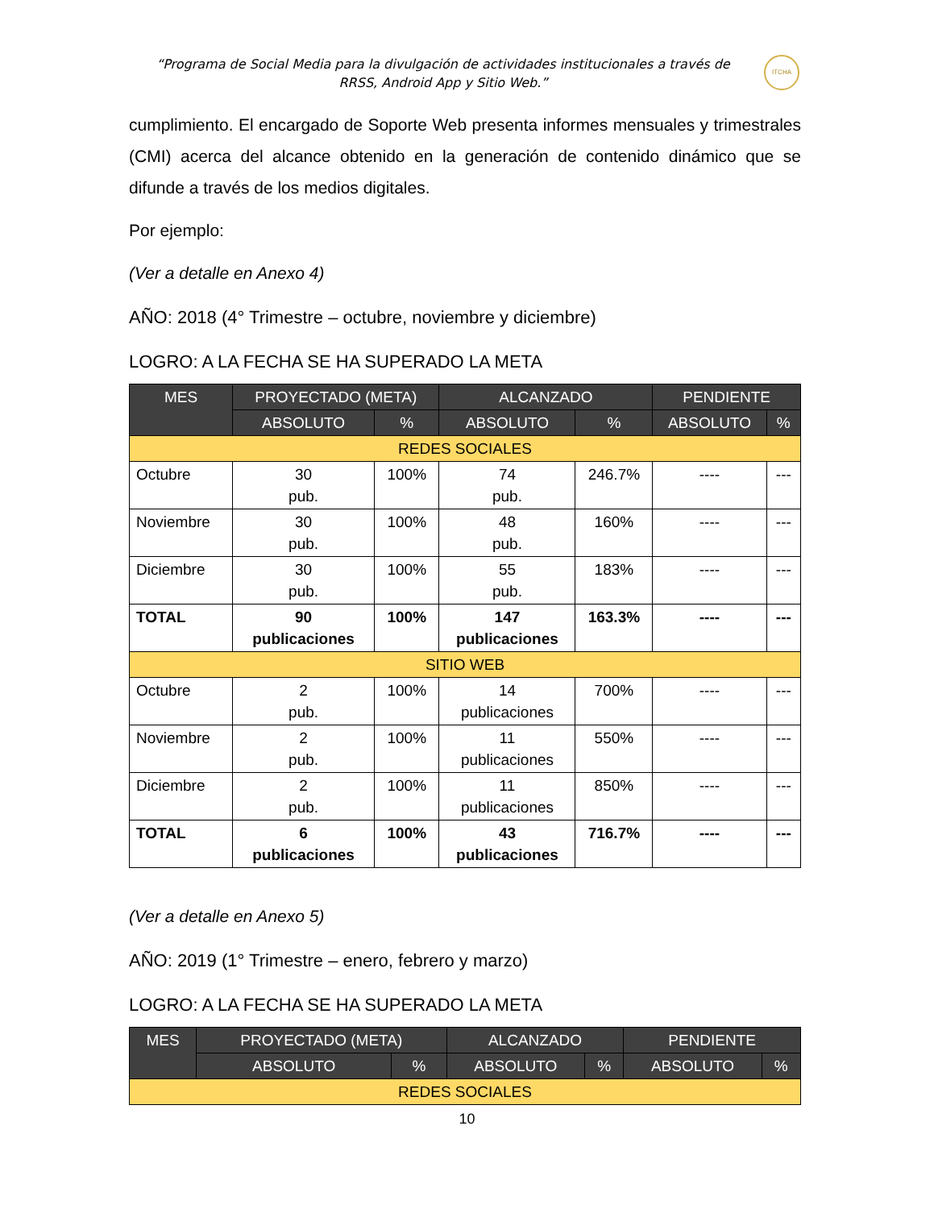“Programa de Social Media para la divulgación de actividades institucionales a través de RRSS, Android App y Sitio Web.”
ITCHA
cumplimiento. El encargado de Soporte Web presenta informes mensuales y trimestrales (CMI) acerca del alcance obtenido en la generación de contenido dinámico que se difunde a través de los medios digitales.
Por ejemplo:
(Ver a detalle en Anexo 4)
AÑO: 2018 (4° Trimestre – octubre, noviembre y diciembre)
LOGRO: A LA FECHA SE HA SUPERADO LA META
| MES | PROYECTADO (META) | | ALCANZADO | | PENDIENTE | |
| --- | --- | --- | --- | --- | --- | --- |
| | ABSOLUTO | % | ABSOLUTO | % | ABSOLUTO | % |
| REDES SOCIALES | | | | | | |
| Octubre | 30 pub. | 100% | 74 pub. | 246.7% | ---- | --- |
| Noviembre | 30 pub. | 100% | 48 pub. | 160% | ---- | --- |
| Diciembre | 30 pub. | 100% | 55 pub. | 183% | ---- | --- |
| TOTAL | 90 publicaciones | 100% | 147 publicaciones | 163.3% | ---- | --- |
| SITIO WEB | | | | | | |
| Octubre | 2 pub. | 100% | 14 publicaciones | 700% | ---- | --- |
| Noviembre | 2 pub. | 100% | 11 publicaciones | 550% | ---- | --- |
| Diciembre | 2 pub. | 100% | 11 publicaciones | 850% | ---- | --- |
| TOTAL | 6 publicaciones | 100% | 43 publicaciones | 716.7% | ---- | --- |
(Ver a detalle en Anexo 5)
AÑO: 2019 (1° Trimestre – enero, febrero y marzo)
LOGRO: A LA FECHA SE HA SUPERADO LA META
| MES | PROYECTADO (META) | | ALCANZADO | | PENDIENTE | |
| --- | --- | --- | --- | --- | --- | --- |
| | ABSOLUTO | % | ABSOLUTO | % | ABSOLUTO | % |
| REDES SOCIALES | | | | | | |
10